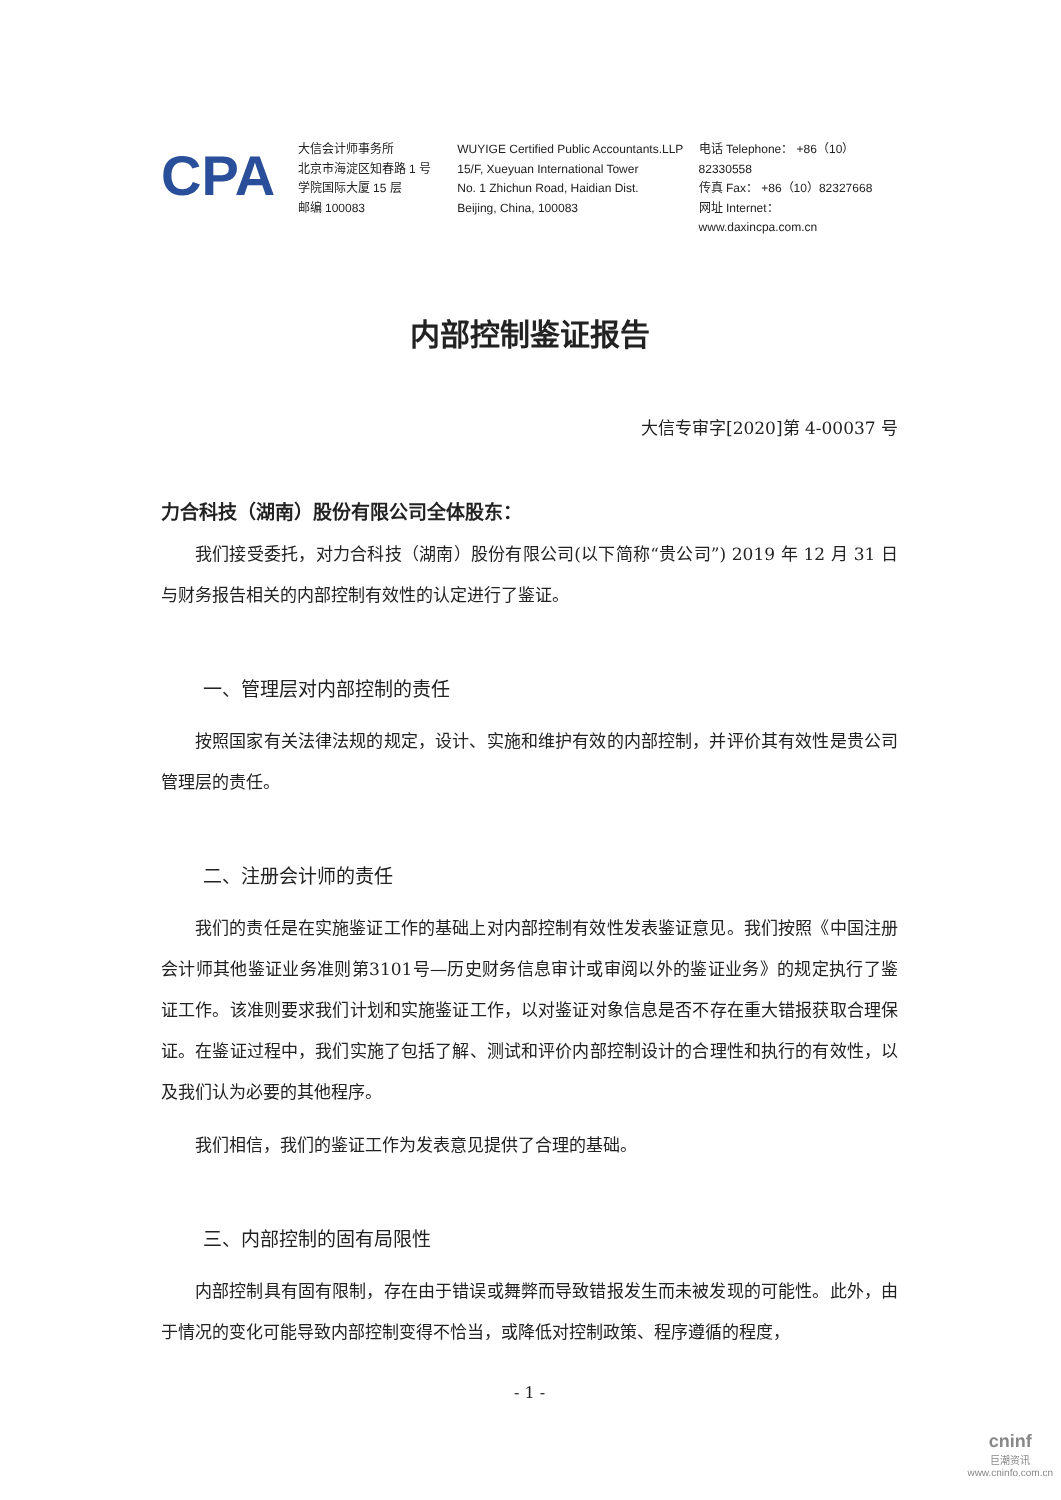CPA
大信会计师事务所
北京市海淀区知春路 1 号
学院国际大厦 15 层
邮编 100083
WUYIGE Certified Public Accountants.LLP
15/F, Xueyuan International Tower
No. 1 Zhichun Road, Haidian Dist.
Beijing, China, 100083
电话 Telephone： +86（10）82330558
传真 Fax： +86（10）82327668
网址 Internet： www.daxincpa.com.cn
内部控制鉴证报告
大信专审字[2020]第 4-00037 号
力合科技（湖南）股份有限公司全体股东：
我们接受委托，对力合科技（湖南）股份有限公司(以下简称“贵公司”) 2019 年 12 月 31 日与财务报告相关的内部控制有效性的认定进行了鉴证。
一、管理层对内部控制的责任
按照国家有关法律法规的规定，设计、实施和维护有效的内部控制，并评价其有效性是贵公司管理层的责任。
二、注册会计师的责任
我们的责任是在实施鉴证工作的基础上对内部控制有效性发表鉴证意见。我们按照《中国注册会计师其他鉴证业务准则第3101号—历史财务信息审计或审阅以外的鉴证业务》的规定执行了鉴证工作。该准则要求我们计划和实施鉴证工作，以对鉴证对象信息是否不存在重大错报获取合理保证。在鉴证过程中，我们实施了包括了解、测试和评价内部控制设计的合理性和执行的有效性，以及我们认为必要的其他程序。
我们相信，我们的鉴证工作为发表意见提供了合理的基础。
三、内部控制的固有局限性
内部控制具有固有限制，存在由于错误或舞弊而导致错报发生而未被发现的可能性。此外，由于情况的变化可能导致内部控制变得不恰当，或降低对控制政策、程序遵循的程度，
- 1 -
cninf
巨潮资讯
www.cninfo.com.cn